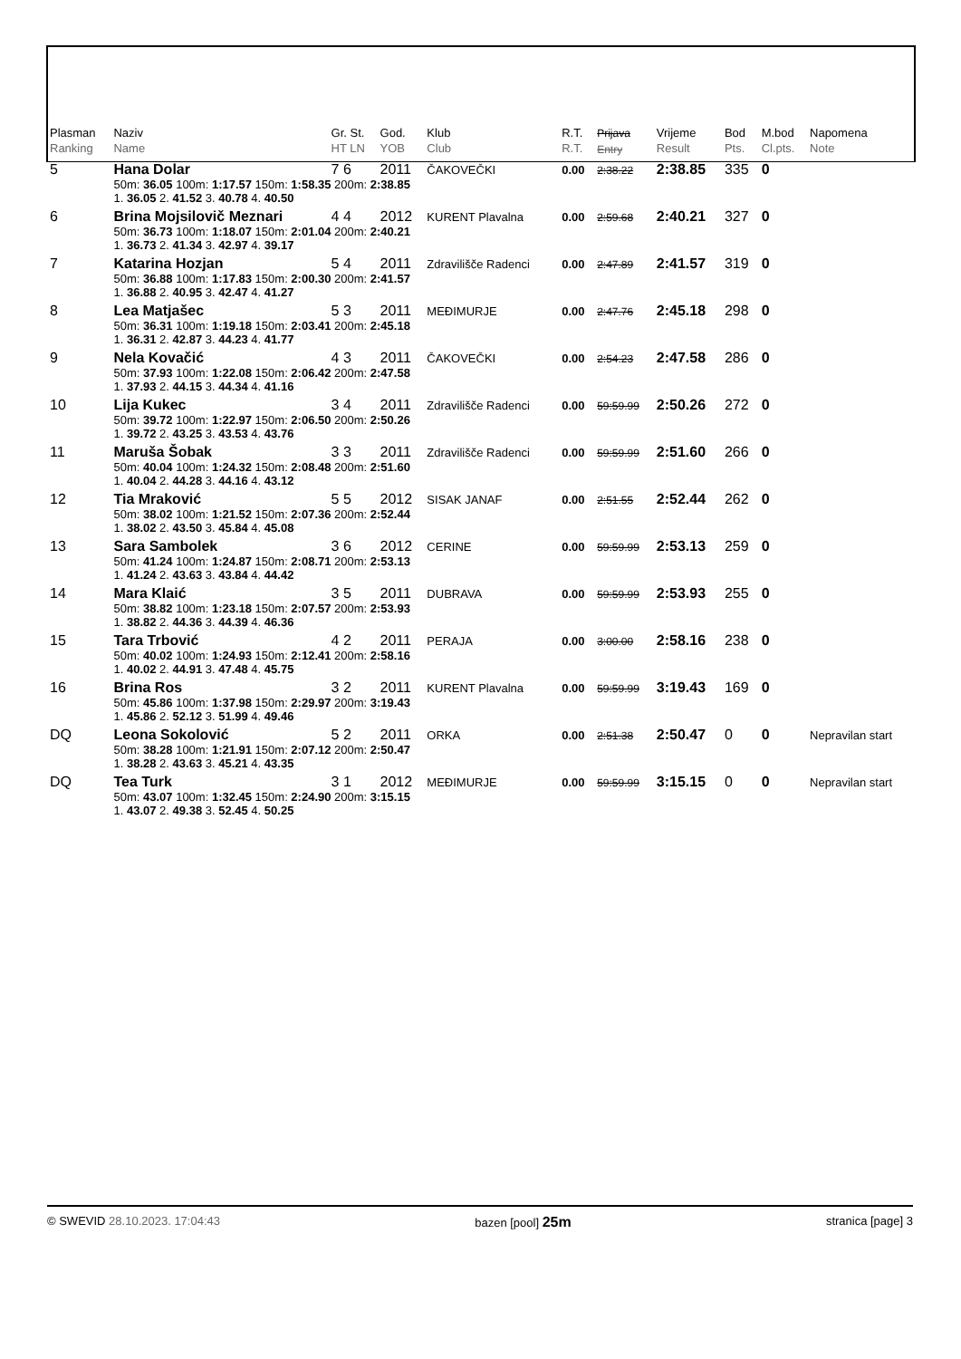| Plasman Ranking | Naziv Name | Gr. St. HT LN | God. YOB | Klub Club | R.T. R.T. | Prijava Entry | Vrijeme Result | Bod Pts. | M.bod Cl.pts. | Napomena Note |
| --- | --- | --- | --- | --- | --- | --- | --- | --- | --- | --- |
| 5 | Hana Dolar | 7 6 | 2011 | ČAKOVEČKI | 0.00 | 2:38.22 | 2:38.85 | 335 | 0 | |
| | 50m: 36.05 100m: 1:17.57 150m: 1:58.35 200m: 2:38.85 1. 36.05 2. 41.52 3. 40.78 4. 40.50 | | | | | | | | | |
| 6 | Brina Mojsilovič Meznari | 4 4 | 2012 | KURENT Plavalna | 0.00 | 2:59.68 | 2:40.21 | 327 | 0 | |
| | 50m: 36.73 100m: 1:18.07 150m: 2:01.04 200m: 2:40.21 1. 36.73 2. 41.34 3. 42.97 4. 39.17 | | | | | | | | | |
| 7 | Katarina Hozjan | 5 4 | 2011 | Zdravilišče Radenci | 0.00 | 2:47.89 | 2:41.57 | 319 | 0 | |
| | 50m: 36.88 100m: 1:17.83 150m: 2:00.30 200m: 2:41.57 1. 36.88 2. 40.95 3. 42.47 4. 41.27 | | | | | | | | | |
| 8 | Lea Matjašec | 5 3 | 2011 | MEĐIMURJE | 0.00 | 2:47.76 | 2:45.18 | 298 | 0 | |
| | 50m: 36.31 100m: 1:19.18 150m: 2:03.41 200m: 2:45.18 1. 36.31 2. 42.87 3. 44.23 4. 41.77 | | | | | | | | | |
| 9 | Nela Kovačić | 4 3 | 2011 | ČAKOVEČKI | 0.00 | 2:54.23 | 2:47.58 | 286 | 0 | |
| | 50m: 37.93 100m: 1:22.08 150m: 2:06.42 200m: 2:47.58 1. 37.93 2. 44.15 3. 44.34 4. 41.16 | | | | | | | | | |
| 10 | Lija Kukec | 3 4 | 2011 | Zdravilišče Radenci | 0.00 | 59:59.99 | 2:50.26 | 272 | 0 | |
| | 50m: 39.72 100m: 1:22.97 150m: 2:06.50 200m: 2:50.26 1. 39.72 2. 43.25 3. 43.53 4. 43.76 | | | | | | | | | |
| 11 | Maruša Šobak | 3 3 | 2011 | Zdravilišče Radenci | 0.00 | 59:59.99 | 2:51.60 | 266 | 0 | |
| | 50m: 40.04 100m: 1:24.32 150m: 2:08.48 200m: 2:51.60 1. 40.04 2. 44.28 3. 44.16 4. 43.12 | | | | | | | | | |
| 12 | Tia Mraković | 5 5 | 2012 | SISAK JANAF | 0.00 | 2:51.55 | 2:52.44 | 262 | 0 | |
| | 50m: 38.02 100m: 1:21.52 150m: 2:07.36 200m: 2:52.44 1. 38.02 2. 43.50 3. 45.84 4. 45.08 | | | | | | | | | |
| 13 | Sara Sambolek | 3 6 | 2012 | CERINE | 0.00 | 59:59.99 | 2:53.13 | 259 | 0 | |
| | 50m: 41.24 100m: 1:24.87 150m: 2:08.71 200m: 2:53.13 1. 41.24 2. 43.63 3. 43.84 4. 44.42 | | | | | | | | | |
| 14 | Mara Klaić | 3 5 | 2011 | DUBRAVA | 0.00 | 59:59.99 | 2:53.93 | 255 | 0 | |
| | 50m: 38.82 100m: 1:23.18 150m: 2:07.57 200m: 2:53.93 1. 38.82 2. 44.36 3. 44.39 4. 46.36 | | | | | | | | | |
| 15 | Tara Trbović | 4 2 | 2011 | PERAJA | 0.00 | 3:00.00 | 2:58.16 | 238 | 0 | |
| | 50m: 40.02 100m: 1:24.93 150m: 2:12.41 200m: 2:58.16 1. 40.02 2. 44.91 3. 47.48 4. 45.75 | | | | | | | | | |
| 16 | Brina Ros | 3 2 | 2011 | KURENT Plavalna | 0.00 | 59:59.99 | 3:19.43 | 169 | 0 | |
| | 50m: 45.86 100m: 1:37.98 150m: 2:29.97 200m: 3:19.43 1. 45.86 2. 52.12 3. 51.99 4. 49.46 | | | | | | | | | |
| DQ | Leona Sokolović | 5 2 | 2011 | ORKA | 0.00 | 2:51.38 | 2:50.47 | 0 | 0 | Nepravilan start |
| | 50m: 38.28 100m: 1:21.91 150m: 2:07.12 200m: 2:50.47 1. 38.28 2. 43.63 3. 45.21 4. 43.35 | | | | | | | | | |
| DQ | Tea Turk | 3 1 | 2012 | MEĐIMURJE | 0.00 | 59:59.99 | 3:15.15 | 0 | 0 | Nepravilan start |
| | 50m: 43.07 100m: 1:32.45 150m: 2:24.90 200m: 3:15.15 1. 43.07 2. 49.38 3. 52.45 4. 50.25 | | | | | | | | | |
© SWEVID 28.10.2023. 17:04:43 bazen [pool] 25m stranica [page] 3